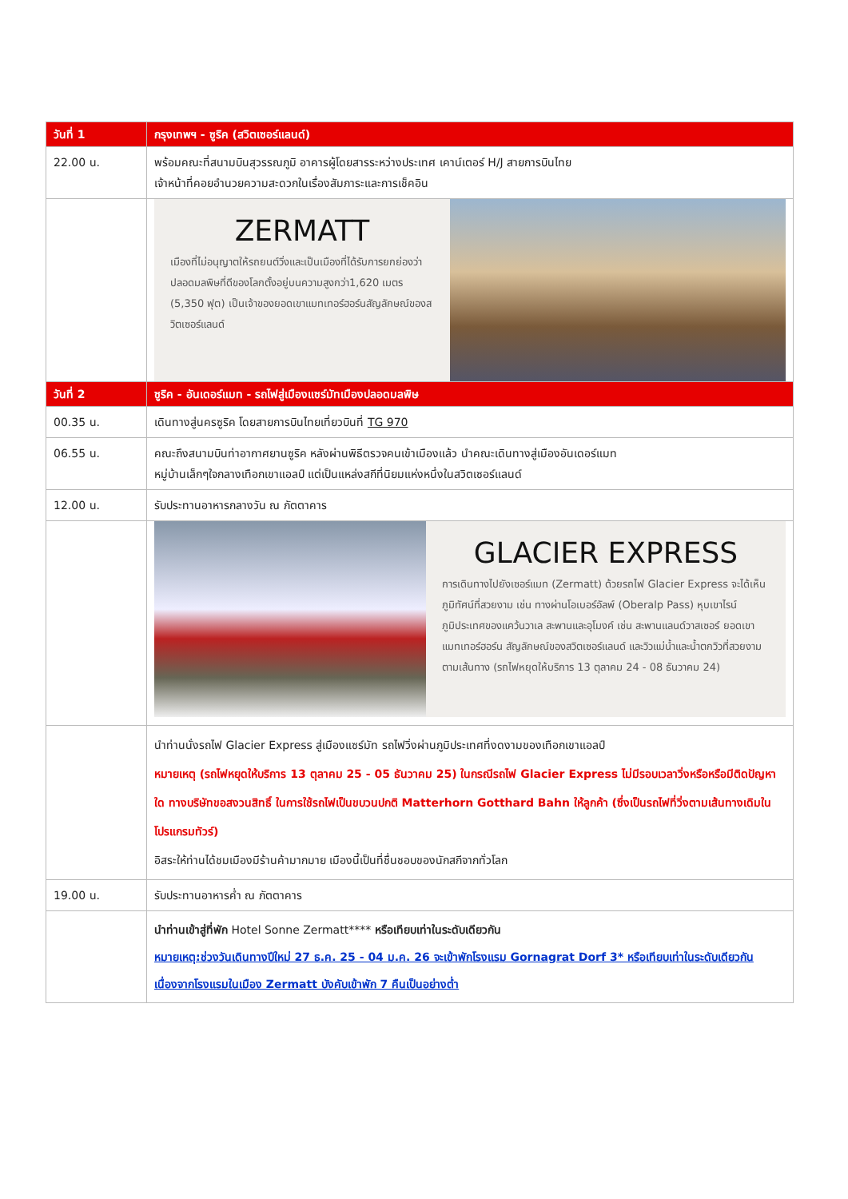| วันที่ 1 | กรุงเทพฯ - ซูริค (สวิตเซอร์แลนด์) |
| --- | --- |
| 22.00 น. | พร้อมคณะที่สนามบินสุวรรณภูมิ อาคารผู้โดยสารระหว่างประเทศ เคาน์เตอร์ H/J สายการบินไทย เจ้าหน้าที่คอยอำนวยความสะดวกในเรื่องสัมภาระและการเช็คอิน |
| | ZERMATT เมืองที่ไม่อนุญาตให้รถยนต์วิ่งและเป็นเมืองที่ได้รับการยกย่องว่าปลอดมลพิษที่ดีของโลกตั้งอยู่บนความสูงกว่า1,620 เมตร (5,350 ฟุต) เป็นเจ้าของยอดเขาแมทเทอร์ฮอร์นสัญลักษณ์ของสวิตเซอร์แลนด์ |
| วันที่ 2 | ซูริค - อันเดอร์แมท - รถไฟสู่เมืองแซร์มัทเมืองปลอดมลพิษ |
| 00.35 น. | เดินทางสู่นครซูริค โดยสายการบินไทยเที่ยวบินที่ TG 970 |
| 06.55 น. | คณะถึงสนามบินท่าอากาศยานซูริค หลังผ่านพิธีตรวจคนเข้าเมืองแล้ว นำคณะเดินทางสู่เมืองอันเดอร์แมท หมู่บ้านเล็กๆใจกลางเทือกเขาแอลป์ แต่เป็นแหล่งสกีที่นิยมแห่งหนึ่งในสวิตเซอร์แลนด์ |
| 12.00 น. | รับประทานอาหารกลางวัน ณ ภัตตาคาร |
| | GLACIER EXPRESS การเดินทางไปยังเซอร์แมท (Zermatt) ด้วยรถไฟ Glacier Express จะได้เห็นภูมิทัศน์ที่สวยงาม เช่น ทางผ่านโอเบอร์อัลพ์ (Oberalp Pass) หุบเขาไรน์ ภูมิประเทศของแคว้นวาเล สะพานและอุโมงค์ เช่น สะพานแลนด์วาสเซอร์ ยอดเขาแมทเทอร์ฮอร์น สัญลักษณ์ของสวิตเซอร์แลนด์ และวิวแม่น้ำและน้ำตกวิวที่สวยงามตามเส้นทาง (รถไฟหยุดให้บริการ 13 ตุลาคม 24 - 08 ธันวาคม 24) |
| | นำท่านนั่งรถไฟ Glacier Express สู่เมืองแซร์มัท รถไฟวิ่งผ่านภูมิประเทศที่งดงามของเทือกเขาแอลป์ หมายเหตุ (รถไฟหยุดให้บริการ 13 ตุลาคม 25 - 05 ธันวาคม 25) ในกรณีรถไฟ Glacier Express ไม่มีรอบเวลาวิ่งหรือหรือมีติดปัญหาใด ทางบริษัทขอสงวนสิทธิ์ ในการใช้รถไฟเป็นขบวนปกติ Matterhorn Gotthard Bahn ให้ลูกค้า (ซึ่งเป็นรถไฟที่วิ่งตามเส้นทางเดิมในโปรแกรมทัวร์) อิสระให้ท่านได้ชมเมืองมีร้านค้ามากมาย เมืองนี้เป็นที่ชื่นชอบของนักสกีจากทั่วโลก |
| 19.00 น. | รับประทานอาหารค่ำ ณ ภัตตาคาร |
| | นำท่านเข้าสู่ที่พัก Hotel Sonne Zermatt**** หรือเทียบเท่าในระดับเดียวกัน หมายเหตุ:ช่วงวันเดินทางปีใหม่ 27 ธ.ค. 25 - 04 ม.ค. 26 จะเข้าพักโรงแรม Gornagrat Dorf 3* หรือเทียบเท่าในระดับเดียวกัน เนื่องจากโรงแรมในเมือง Zermatt บังคับเข้าพัก 7 คืนเป็นอย่างต่ำ |